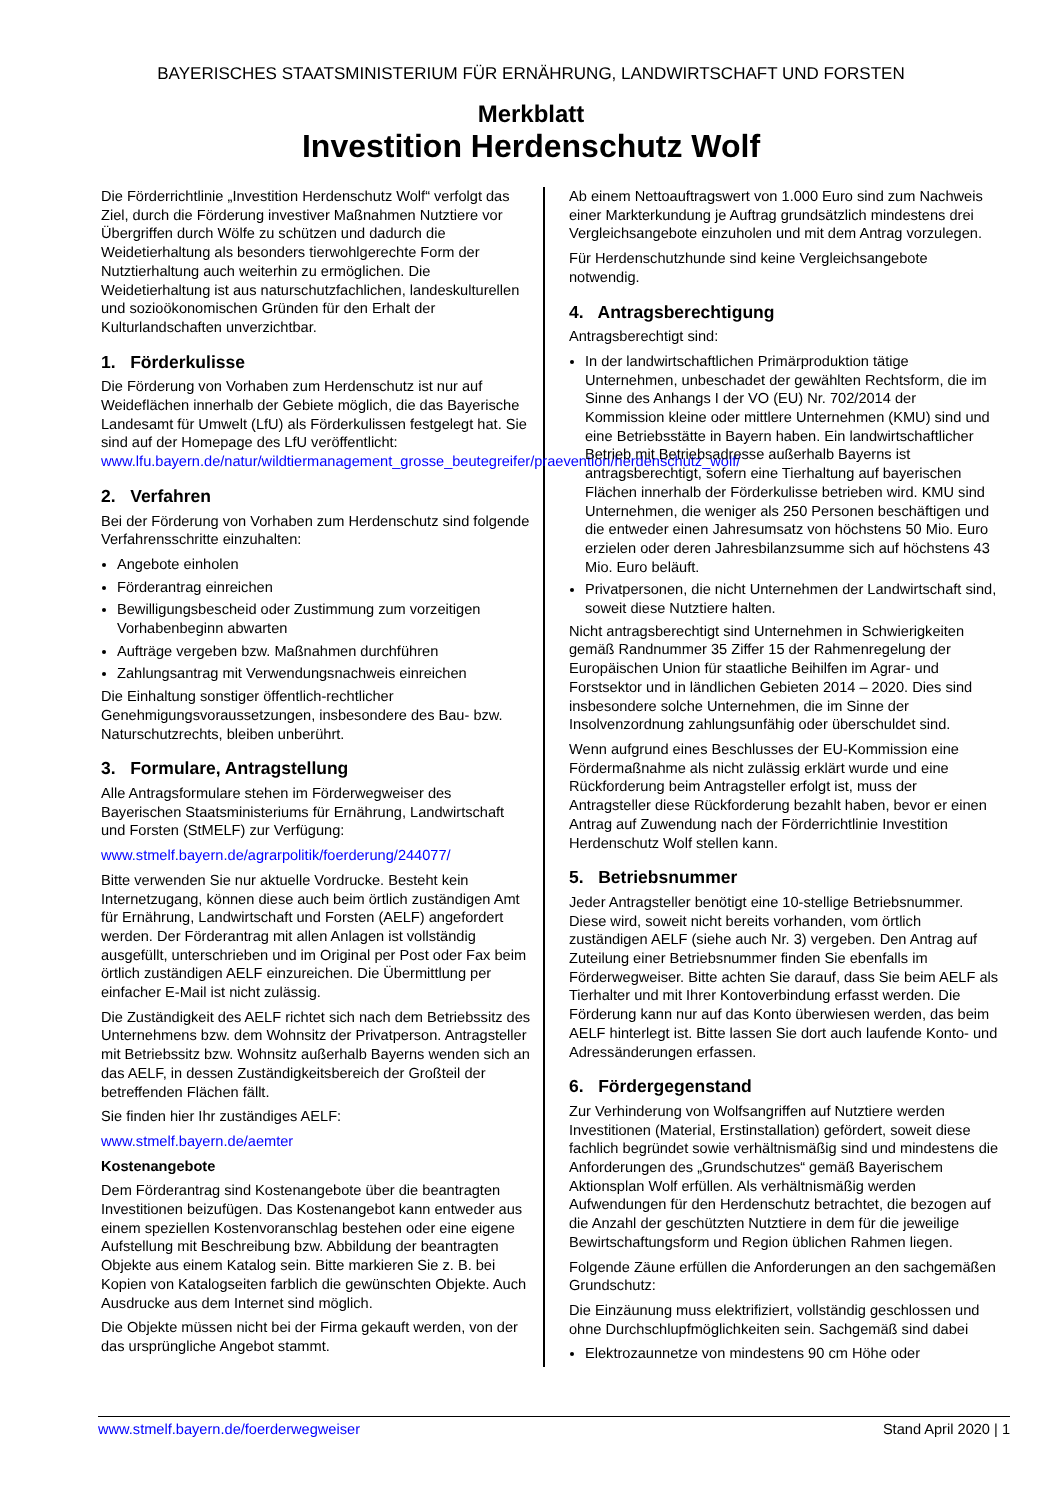BAYERISCHES STAATSMINISTERIUM FÜR ERNÄHRUNG, LANDWIRTSCHAFT UND FORSTEN
Merkblatt
Investition Herdenschutz Wolf
Die Förderrichtlinie „Investition Herdenschutz Wolf“ verfolgt das Ziel, durch die Förderung investiver Maßnahmen Nutztiere vor Übergriffen durch Wölfe zu schützen und dadurch die Weidetierhaltung als besonders tierwohlgerechte Form der Nutztierhaltung auch weiterhin zu ermöglichen. Die Weidetierhaltung ist aus naturschutzfachlichen, landeskulturellen und sozioökonomischen Gründen für den Erhalt der Kulturlandschaften unverzichtbar.
1. Förderkulisse
Die Förderung von Vorhaben zum Herdenschutz ist nur auf Weideflächen innerhalb der Gebiete möglich, die das Bayerische Landesamt für Umwelt (LfU) als Förderkulissen festgelegt hat. Sie sind auf der Homepage des LfU veröffentlicht: www.lfu.bayern.de/natur/wildtiermanagement_grosse_beutegreifer/praevention/herdenschutz_wolf/
2. Verfahren
Bei der Förderung von Vorhaben zum Herdenschutz sind folgende Verfahrensschritte einzuhalten:
Angebote einholen
Förderantrag einreichen
Bewilligungsbescheid oder Zustimmung zum vorzeitigen Vorhabenbeginn abwarten
Aufträge vergeben bzw. Maßnahmen durchführen
Zahlungsantrag mit Verwendungsnachweis einreichen
Die Einhaltung sonstiger öffentlich-rechtlicher Genehmigungsvoraussetzungen, insbesondere des Bau- bzw. Naturschutzrechts, bleiben unberührt.
3. Formulare, Antragstellung
Alle Antragsformulare stehen im Förderwegweiser des Bayerischen Staatsministeriums für Ernährung, Landwirtschaft und Forsten (StMELF) zur Verfügung:
www.stmelf.bayern.de/agrarpolitik/foerderung/244077/
Bitte verwenden Sie nur aktuelle Vordrucke. Besteht kein Internetzugang, können diese auch beim örtlich zuständigen Amt für Ernährung, Landwirtschaft und Forsten (AELF) angefordert werden. Der Förderantrag mit allen Anlagen ist vollständig ausgefüllt, unterschrieben und im Original per Post oder Fax beim örtlich zuständigen AELF einzureichen. Die Übermittlung per einfacher E-Mail ist nicht zulässig.
Die Zuständigkeit des AELF richtet sich nach dem Betriebssitz des Unternehmens bzw. dem Wohnsitz der Privatperson. Antragsteller mit Betriebssitz bzw. Wohnsitz außerhalb Bayerns wenden sich an das AELF, in dessen Zuständigkeitsbereich der Großteil der betreffenden Flächen fällt.
Sie finden hier Ihr zuständiges AELF:
www.stmelf.bayern.de/aemter
Kostenangebote
Dem Förderantrag sind Kostenangebote über die beantragten Investitionen beizufügen. Das Kostenangebot kann entweder aus einem speziellen Kostenvoranschlag bestehen oder eine eigene Aufstellung mit Beschreibung bzw. Abbildung der beantragten Objekte aus einem Katalog sein. Bitte markieren Sie z. B. bei Kopien von Katalogseiten farblich die gewünschten Objekte. Auch Ausdrucke aus dem Internet sind möglich.
Die Objekte müssen nicht bei der Firma gekauft werden, von der das ursprüngliche Angebot stammt.
Ab einem Nettoauftragswert von 1.000 Euro sind zum Nachweis einer Markterkundung je Auftrag grundsätzlich mindestens drei Vergleichsangebote einzuholen und mit dem Antrag vorzulegen.
Für Herdenschutzhunde sind keine Vergleichsangebote notwendig.
4. Antragsberechtigung
Antragsberechtigt sind:
In der landwirtschaftlichen Primärproduktion tätige Unternehmen, unbeschadet der gewählten Rechtsform, die im Sinne des Anhangs I der VO (EU) Nr. 702/2014 der Kommission kleine oder mittlere Unternehmen (KMU) sind und eine Betriebsstätte in Bayern haben. Ein landwirtschaftlicher Betrieb mit Betriebsadresse außerhalb Bayerns ist antragsberechtigt, sofern eine Tierhaltung auf bayerischen Flächen innerhalb der Förderkulisse betrieben wird. KMU sind Unternehmen, die weniger als 250 Personen beschäftigen und die entweder einen Jahresumsatz von höchstens 50 Mio. Euro erzielen oder deren Jahresbilanzsumme sich auf höchstens 43 Mio. Euro beläuft.
Privatpersonen, die nicht Unternehmen der Landwirtschaft sind, soweit diese Nutztiere halten.
Nicht antragsberechtigt sind Unternehmen in Schwierigkeiten gemäß Randnummer 35 Ziffer 15 der Rahmenregelung der Europäischen Union für staatliche Beihilfen im Agrar- und Forstsektor und in ländlichen Gebieten 2014 – 2020. Dies sind insbesondere solche Unternehmen, die im Sinne der Insolvenzordnung zahlungsunfähig oder überschuldet sind.
Wenn aufgrund eines Beschlusses der EU-Kommission eine Fördermaßnahme als nicht zulässig erklärt wurde und eine Rückforderung beim Antragsteller erfolgt ist, muss der Antragsteller diese Rückforderung bezahlt haben, bevor er einen Antrag auf Zuwendung nach der Förderrichtlinie Investition Herdenschutz Wolf stellen kann.
5. Betriebsnummer
Jeder Antragsteller benötigt eine 10-stellige Betriebsnummer. Diese wird, soweit nicht bereits vorhanden, vom örtlich zuständigen AELF (siehe auch Nr. 3) vergeben. Den Antrag auf Zuteilung einer Betriebsnummer finden Sie ebenfalls im Förderwegweiser. Bitte achten Sie darauf, dass Sie beim AELF als Tierhalter und mit Ihrer Kontoverbindung erfasst werden. Die Förderung kann nur auf das Konto überwiesen werden, das beim AELF hinterlegt ist. Bitte lassen Sie dort auch laufende Konto- und Adressänderungen erfassen.
6. Fördergegenstand
Zur Verhinderung von Wolfsangriffen auf Nutztiere werden Investitionen (Material, Erstinstallation) gefördert, soweit diese fachlich begründet sowie verhältnismäßig sind und mindestens die Anforderungen des „Grundschutzes“ gemäß Bayerischem Aktionsplan Wolf erfüllen. Als verhältnismäßig werden Aufwendungen für den Herdenschutz betrachtet, die bezogen auf die Anzahl der geschützten Nutztiere in dem für die jeweilige Bewirtschaftungsform und Region üblichen Rahmen liegen.
Folgende Zäune erfüllen die Anforderungen an den sachgemäßen Grundschutz:
Die Einzäunung muss elektrifiziert, vollständig geschlossen und ohne Durchschlupfmöglichkeiten sein. Sachgemäß sind dabei
Elektrozaunnetze von mindestens 90 cm Höhe oder
www.stmelf.bayern.de/foerderwegweiser Stand April 2020 | 1